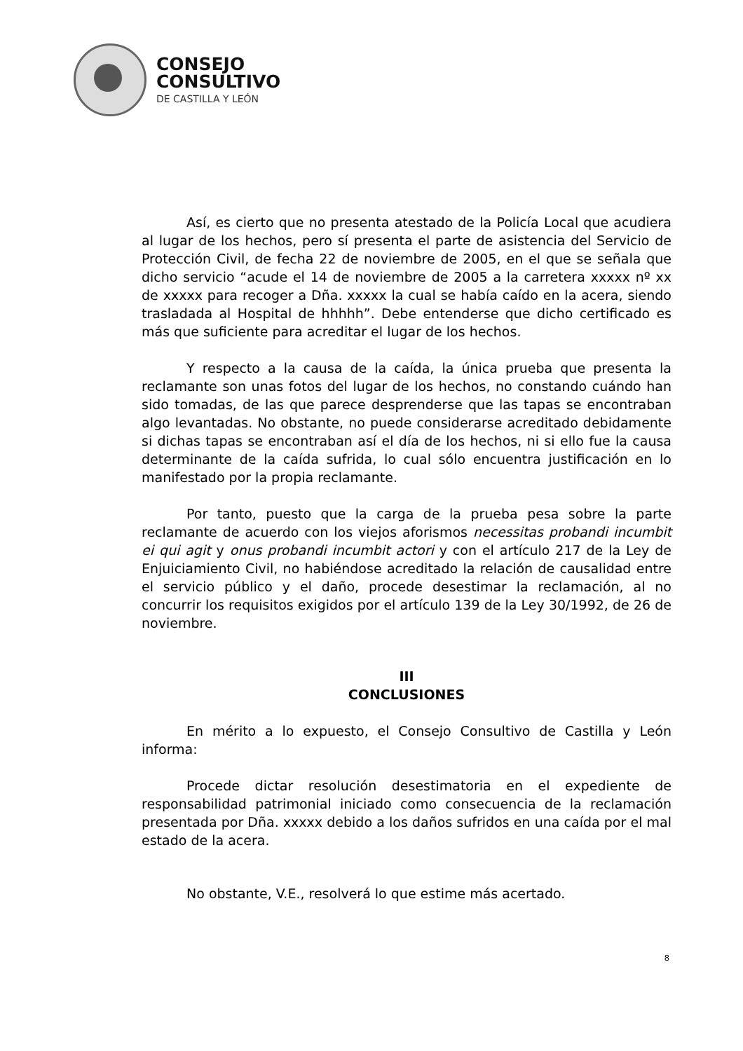CONSEJO
CONSULTIVO
DE CASTILLA Y LEÓN
Así, es cierto que no presenta atestado de la Policía Local que acudiera al lugar de los hechos, pero sí presenta el parte de asistencia del Servicio de Protección Civil, de fecha 22 de noviembre de 2005, en el que se señala que dicho servicio “acude el 14 de noviembre de 2005 a la carretera xxxxx nº xx de xxxxx para recoger a Dña. xxxxx la cual se había caído en la acera, siendo trasladada al Hospital de hhhhh”. Debe entenderse que dicho certificado es más que suficiente para acreditar el lugar de los hechos.
Y respecto a la causa de la caída, la única prueba que presenta la reclamante son unas fotos del lugar de los hechos, no constando cuándo han sido tomadas, de las que parece desprenderse que las tapas se encontraban algo levantadas. No obstante, no puede considerarse acreditado debidamente si dichas tapas se encontraban así el día de los hechos, ni si ello fue la causa determinante de la caída sufrida, lo cual sólo encuentra justificación en lo manifestado por la propia reclamante.
Por tanto, puesto que la carga de la prueba pesa sobre la parte reclamante de acuerdo con los viejos aforismos necessitas probandi incumbit ei qui agit y onus probandi incumbit actori y con el artículo 217 de la Ley de Enjuiciamiento Civil, no habiéndose acreditado la relación de causalidad entre el servicio público y el daño, procede desestimar la reclamación, al no concurrir los requisitos exigidos por el artículo 139 de la Ley 30/1992, de 26 de noviembre.
III
CONCLUSIONES
En mérito a lo expuesto, el Consejo Consultivo de Castilla y León informa:
Procede dictar resolución desestimatoria en el expediente de responsabilidad patrimonial iniciado como consecuencia de la reclamación presentada por Dña. xxxxx debido a los daños sufridos en una caída por el mal estado de la acera.
No obstante, V.E., resolverá lo que estime más acertado.
8